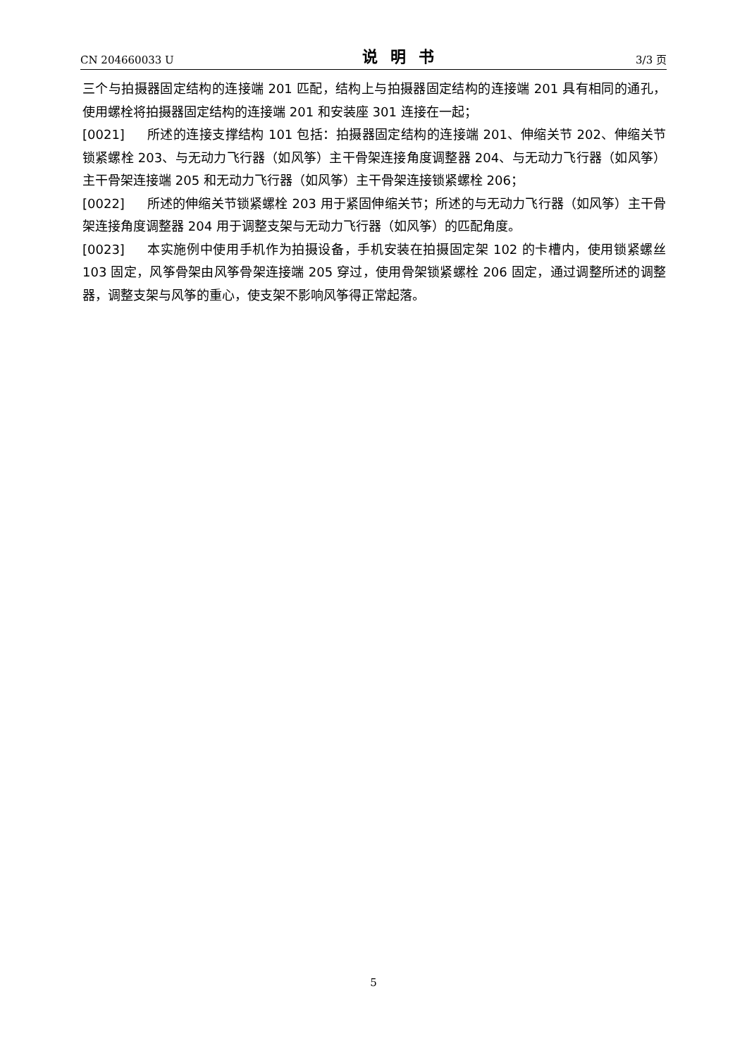CN 204660033 U 说明书 3/3 页
三个与拍摄器固定结构的连接端 201 匹配，结构上与拍摄器固定结构的连接端 201 具有相同的通孔，使用螺栓将拍摄器固定结构的连接端 201 和安装座 301 连接在一起；
[0021] 所述的连接支撑结构 101 包括：拍摄器固定结构的连接端 201、伸缩关节 202、伸缩关节锁紧螺栓 203、与无动力飞行器（如风筝）主干骨架连接角度调整器 204、与无动力飞行器（如风筝）主干骨架连接端 205 和无动力飞行器（如风筝）主干骨架连接锁紧螺栓 206；
[0022] 所述的伸缩关节锁紧螺栓 203 用于紧固伸缩关节；所述的与无动力飞行器（如风筝）主干骨架连接角度调整器 204 用于调整支架与无动力飞行器（如风筝）的匹配角度。
[0023] 本实施例中使用手机作为拍摄设备，手机安装在拍摄固定架 102 的卡槽内，使用锁紧螺丝 103 固定，风筝骨架由风筝骨架连接端 205 穿过，使用骨架锁紧螺栓 206 固定，通过调整所述的调整器，调整支架与风筝的重心，使支架不影响风筝得正常起落。
5